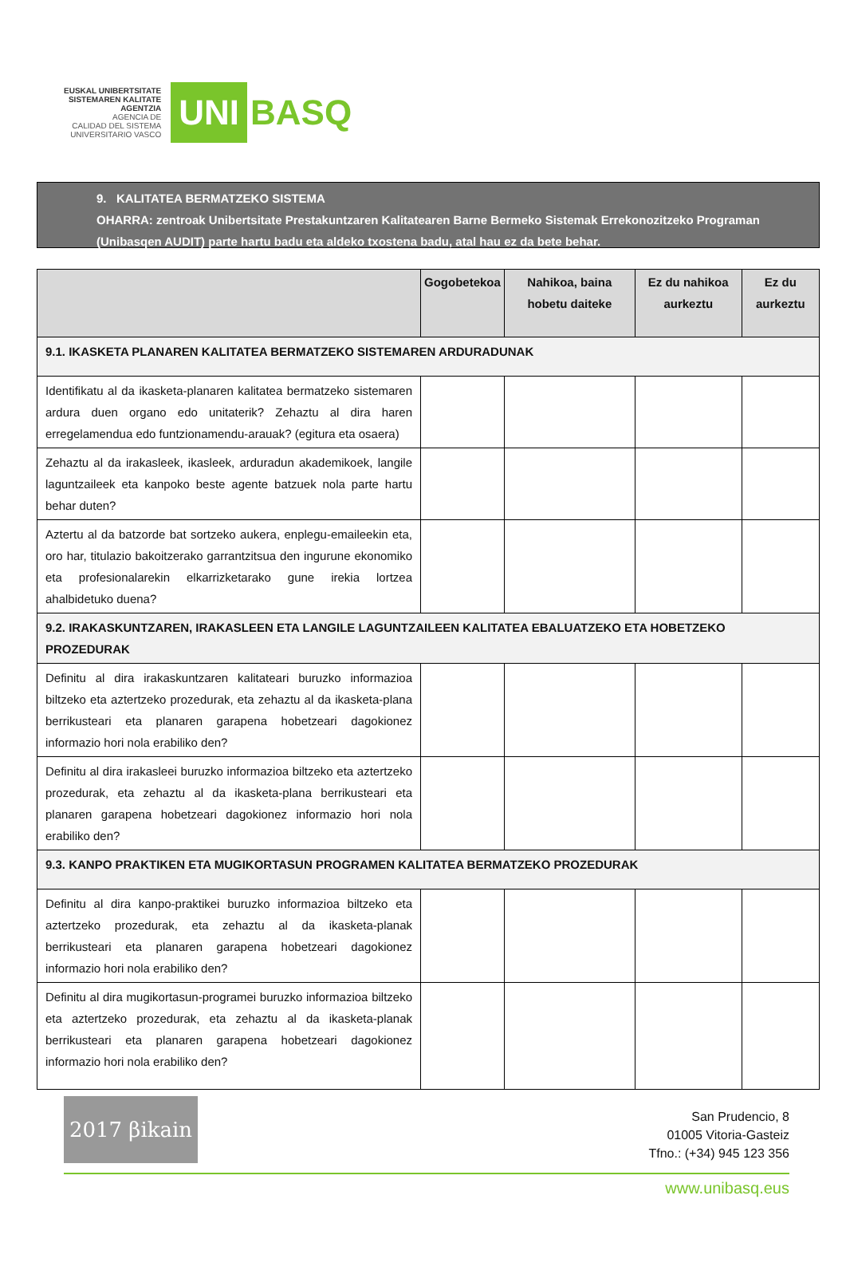EUSKAL UNIBERTSITATE
SISTEMAREN KALITATE
AGENTZIA
AGENCIA DE
CALIDAD DEL SISTEMA
UNIVERSITARIO VASCO
UNI
BASQ
9. KALITATEA BERMATZEKO SISTEMA
OHARRA: zentroak Unibertsitate Prestakuntzaren Kalitatearen Barne Bermeko Sistemak Errekonozitzeko Programan (Unibasqen AUDIT) parte hartu badu eta aldeko txostena badu, atal hau ez da bete behar.
| | Gogobetekoa | Nahikoa, baina hobetu daiteke | Ez du nahikoa aurkeztu | Ez du aurkeztu |
| --- | --- | --- | --- | --- |
| 9.1. IKASKETA PLANAREN KALITATEA BERMATZEKO SISTEMAREN ARDURADUNAK | | | | |
| Identifikatu al da ikasketa-planaren kalitatea bermatzeko sistemaren ardura duen organo edo unitaterik? Zehaztu al dira haren erregelamendua edo funtzionamendu-arauak? (egitura eta osaera) | | | | |
| Zehaztu al da irakasleek, ikasleek, arduradun akademikoek, langile laguntzaileek eta kanpoko beste agente batzuek nola parte hartu behar duten? | | | | |
| Aztertu al da batzorde bat sortzeko aukera, enplegu-emaileekin eta, oro har, titulazio bakoitzerako garrantzitsua den ingurune ekonomiko eta profesionalarekin elkarrizketarako gune irekia lortzea ahalbidetuko duena? | | | | |
| 9.2. IRAKASKUNTZAREN, IRAKASLEEN ETA LANGILE LAGUNTZAILEEN KALITATEA EBALUATZEKO ETA HOBETZEKO PROZEDURAK | | | | |
| Definitu al dira irakaskuntzaren kalitateari buruzko informazioa biltzeko eta aztertzeko prozedurak, eta zehaztu al da ikasketa-plana berrikusteari eta planaren garapena hobetzeari dagokionez informazio hori nola erabiliko den? | | | | |
| Definitu al dira irakasleei buruzko informazioa biltzeko eta aztertzeko prozedurak, eta zehaztu al da ikasketa-plana berrikusteari eta planaren garapena hobetzeari dagokionez informazio hori nola erabiliko den? | | | | |
| 9.3. KANPO PRAKTIKEN ETA MUGIKORTASUN PROGRAMEN KALITATEA BERMATZEKO PROZEDURAK | | | | |
| Definitu al dira kanpo-praktikei buruzko informazioa biltzeko eta aztertzeko prozedurak, eta zehaztu al da ikasketa-planak berrikusteari eta planaren garapena hobetzeari dagokionez informazio hori nola erabiliko den? | | | | |
| Definitu al dira mugikortasun-programei buruzko informazioa biltzeko eta aztertzeko prozedurak, eta zehaztu al da ikasketa-planak berrikusteari eta planaren garapena hobetzeari dagokionez informazio hori nola erabiliko den? | | | | |
2017 βikain
San Prudencio, 8
01005 Vitoria-Gasteiz
Tfno.: (+34) 945 123 356
www.unibasq.eus